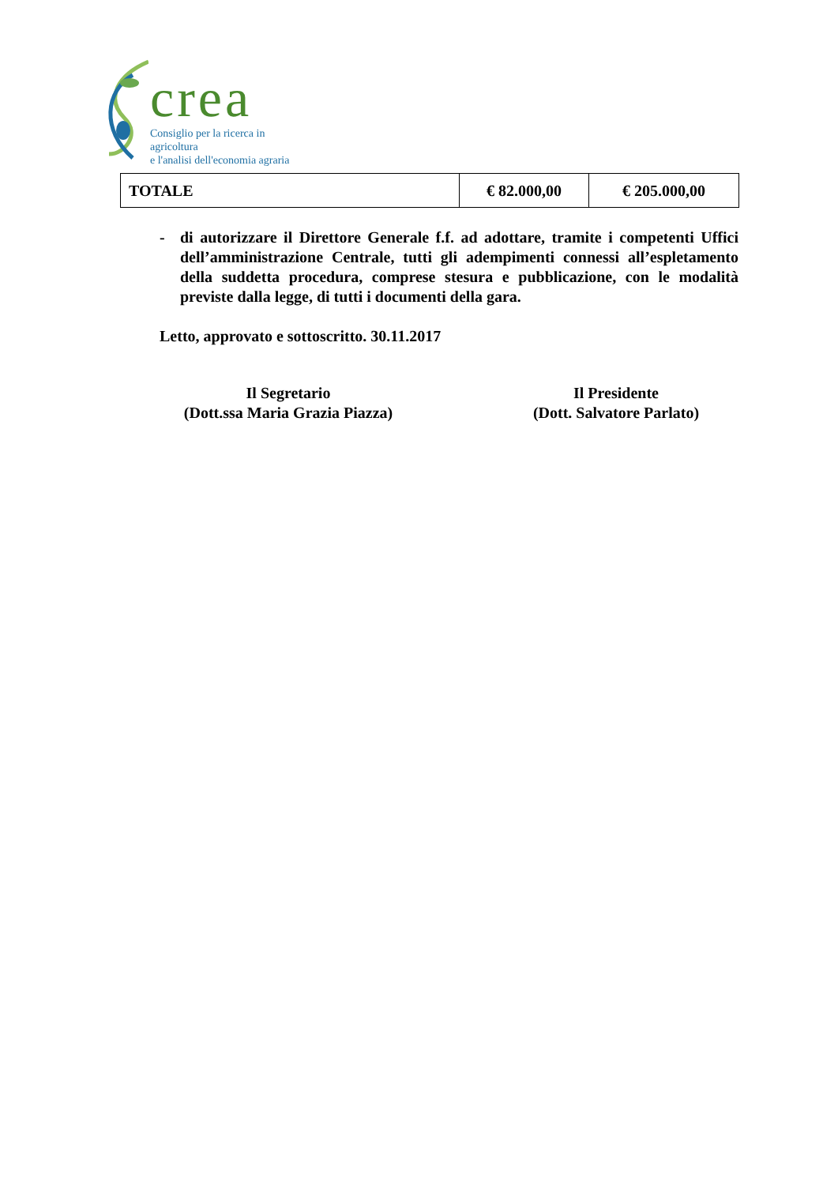crea
Consiglio per la ricerca in agricoltura
e l'analisi dell'economia agraria
| TOTALE | € 82.000,00 | € 205.000,00 |
- di autorizzare il Direttore Generale f.f. ad adottare, tramite i competenti Uffici dell’amministrazione Centrale, tutti gli adempimenti connessi all’espletamento della suddetta procedura, comprese stesura e pubblicazione, con le modalità previste dalla legge, di tutti i documenti della gara.
Letto, approvato e sottoscritto. 30.11.2017
Il Segretario
(Dott.ssa Maria Grazia Piazza)
Il Presidente
(Dott. Salvatore Parlato)